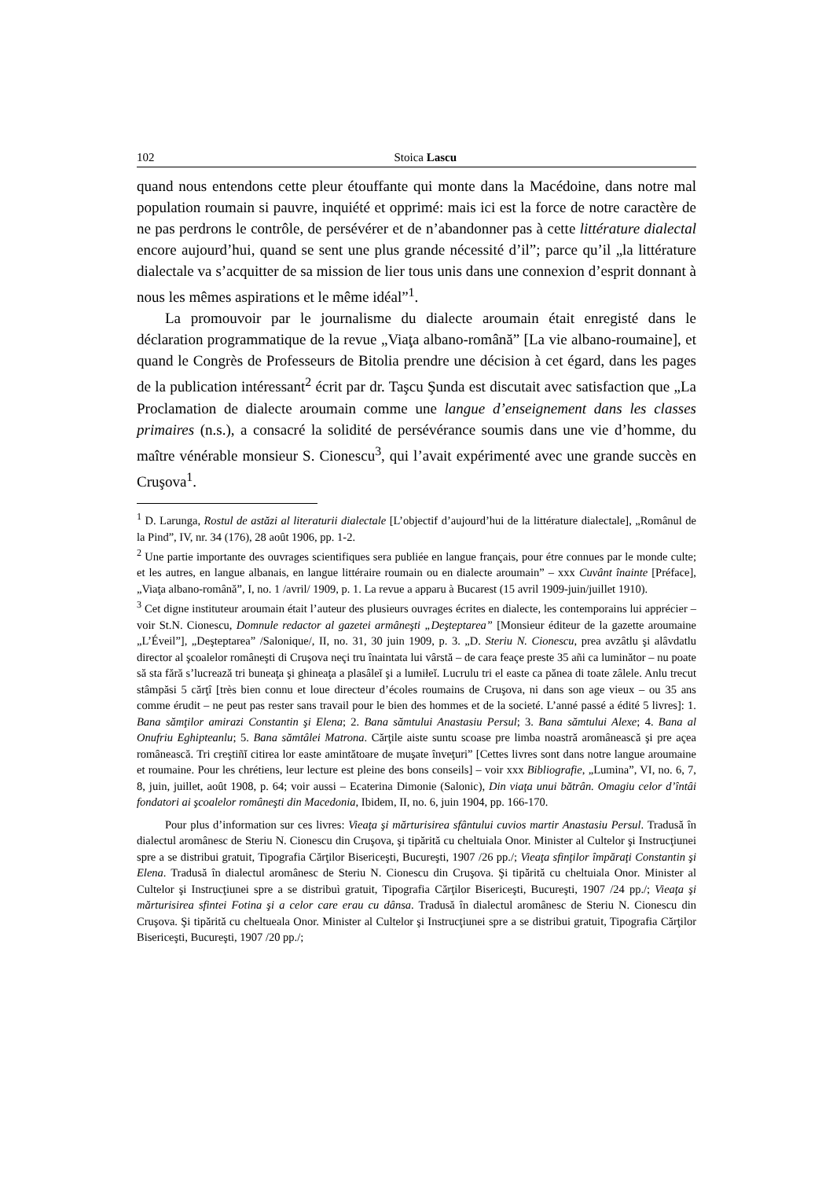102 Stoica Lascu
quand nous entendons cette pleur étouffante qui monte dans la Macédoine, dans notre mal population roumain si pauvre, inquiété et opprimé: mais ici est la force de notre caractère de ne pas perdrons le contrôle, de persévérer et de n’abandonner pas à cette littérature dialectal encore aujourd’hui, quand se sent une plus grande nécessité d’il”; parce qu’il „la littérature dialectale va s’acquitter de sa mission de lier tous unis dans une connexion d’esprit donnant à nous les mêmes aspirations et le même idéal”<sup>1</sup>.
La promouvoir par le journalisme du dialecte aroumain était enregisté dans le déclaration programmatique de la revue „Viaţa albano-română” [La vie albano-roumaine], et quand le Congrès de Professeurs de Bitolia prendre une décision à cet égard, dans les pages de la publication intéressant<sup>2</sup> écrit par dr. Taşcu Şunda est discutait avec satisfaction que „La Proclamation de dialecte aroumain comme une langue d’enseignement dans les classes primaires (n.s.), a consacré la solidité de persévérance soumis dans une vie d’homme, du maître vénérable monsieur S. Cionescu<sup>3</sup>, qui l’avait expérimenté avec une grande succès en Cruşova<sup>1</sup>.
<sup>1</sup> D. Larunga, Rostul de astăzi al literaturii dialectale [L’objectif d’aujourd’hui de la littérature dialectale], „Românul de la Pind”, IV, nr. 34 (176), 28 août 1906, pp. 1-2.
<sup>2</sup> Une partie importante des ouvrages scientifiques sera publiée en langue français, pour étre connues par le monde culte; et les autres, en langue albanais, en langue littéraire roumain ou en dialecte aroumain” – xxx Cuvânt înainte [Préface], „Viaţa albano-română”, I, no. 1 /avril/ 1909, p. 1. La revue a apparu à Bucarest (15 avril 1909-juin/juillet 1910).
<sup>3</sup> Cet digne instituteur aroumain était l’auteur des plusieurs ouvrages écrites en dialecte, les contemporains lui apprécier – voir St.N. Cionescu, Domnule redactor al gazetei armâneşti „Deşteptarea” [Monsieur éditeur de la gazette aroumaine „L’Éveil”], „Deşteptarea” /Salonique/, II, no. 31, 30 juin 1909, p. 3. „D. Steriu N. Cionescu, prea avzâtlu şi alâvdatlu director al şcoalelor româneşti di Cruşova neçi tru înaintata lui vârstă – de cara feaçe preste 35 añi ca luminător – nu poate să sta fără s’lucrează tri buneaţa şi ghineaţa a plasâleĭ şi a lumiłeĭ. Lucrulu tri el easte ca pănea di toate zâlele. Anlu trecut stâmpăsi 5 cărţî [très bien connu et loue directeur d’écoles roumains de Cruşova, ni dans son age vieux – ou 35 ans comme érudit – ne peut pas rester sans travail pour le bien des hommes et de la societé. L’anné passé a édité 5 livres]: 1. Bana sămţilor amirazi Constantin şi Elena; 2. Bana sămtului Anastasiu Persul; 3. Bana sămtului Alexe; 4. Bana al Onufriu Eghipteanlu; 5. Bana sămtâlei Matrona. Cărţile aiste suntu scoase pre limba noastră aromânească şi pre açea românească. Tri creştiñĭ citirea lor easte amintătoare de muşate înveţuri” [Cettes livres sont dans notre langue aroumaine et roumaine. Pour les chrétiens, leur lecture est pleine des bons conseils] – voir xxx Bibliografie, „Lumina”, VI, no. 6, 7, 8, juin, juillet, août 1908, p. 64; voir aussi – Ecaterina Dimonie (Salonic), Din viaţa unui bătrân. Omagiu celor d’întâi fondatori ai şcoalelor româneşti din Macedonia, Ibidem, II, no. 6, juin 1904, pp. 166-170.
Pour plus d’information sur ces livres: Vieaţa şi mărturisirea sfântului cuvios martir Anastasiu Persul. Tradusă în dialectul aromânesc de Steriu N. Cionescu din Cruşova, şi tipărită cu cheltuiala Onor. Minister al Cultelor şi Instrucţiunei spre a se distribui gratuit, Tipografia Cărţilor Bisericeşti, Bucureşti, 1907 /26 pp./; Vieaţa sfinţilor împăraţi Constantin şi Elena. Tradusă în dialectul aromânesc de Steriu N. Cionescu din Cruşova. Şi tipărită cu cheltuiala Onor. Minister al Cultelor şi Instrucţiunei spre a se distribuì gratuit, Tipografia Cărţilor Bisericeşti, Bucureşti, 1907 /24 pp./; Vieaţa şi mărturisirea sfintei Fotina şi a celor care erau cu dânsa. Tradusă în dialectul aromânesc de Steriu N. Cionescu din Cruşova. Şi tipărită cu cheltueala Onor. Minister al Cultelor şi Instrucţiunei spre a se distribui gratuit, Tipografia Cărţilor Bisericeşti, Bucureşti, 1907 /20 pp./;